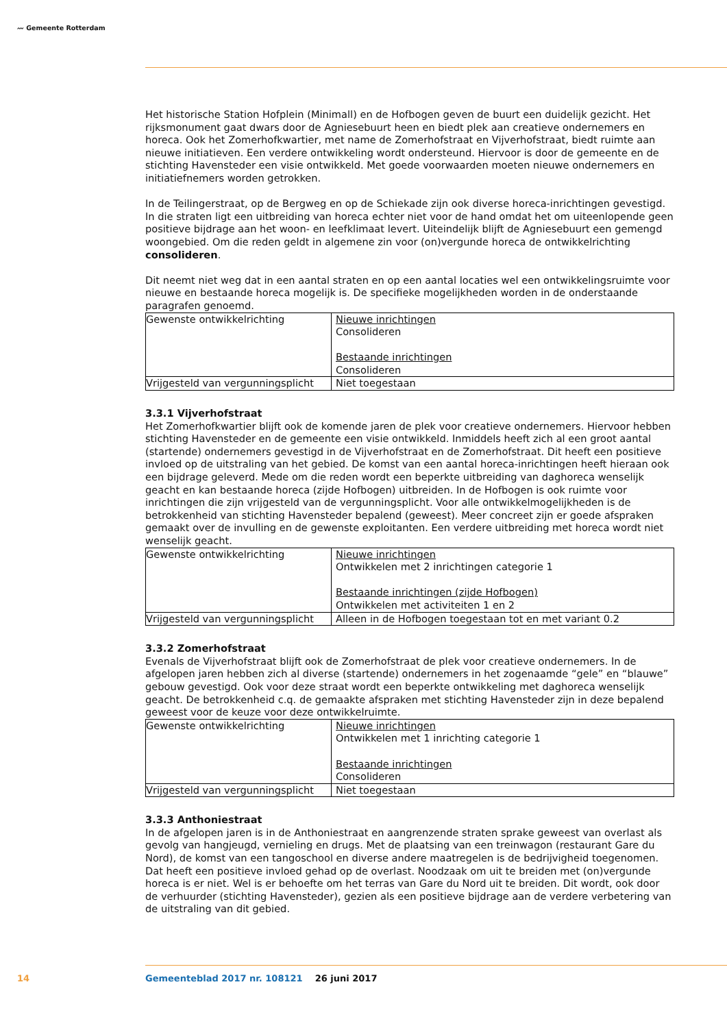〰 Gemeente Rotterdam
Het historische Station Hofplein (Minimall) en de Hofbogen geven de buurt een duidelijk gezicht. Het rijksmonument gaat dwars door de Agniesebuurt heen en biedt plek aan creatieve ondernemers en horeca. Ook het Zomerhofkwartier, met name de Zomerhofstraat en Vijverhofstraat, biedt ruimte aan nieuwe initiatieven. Een verdere ontwikkeling wordt ondersteund. Hiervoor is door de gemeente en de stichting Havensteder een visie ontwikkeld. Met goede voorwaarden moeten nieuwe ondernemers en initiatiefnemers worden getrokken.
In de Teilingerstraat, op de Bergweg en op de Schiekade zijn ook diverse horeca-inrichtingen gevestigd. In die straten ligt een uitbreiding van horeca echter niet voor de hand omdat het om uiteenlopende geen positieve bijdrage aan het woon- en leefklimaat levert. Uiteindelijk blijft de Agniesebuurt een gemengd woongebied. Om die reden geldt in algemene zin voor (on)vergunde horeca de ontwikkelrichting consolideren.
Dit neemt niet weg dat in een aantal straten en op een aantal locaties wel een ontwikkelingsruimte voor nieuwe en bestaande horeca mogelijk is. De specifieke mogelijkheden worden in de onderstaande paragrafen genoemd.
| Gewenste ontwikkelrichting | Nieuwe inrichtingen Consolideren Bestaande inrichtingen Consolideren |
| Vrijgesteld van vergunningsplicht | Niet toegestaan |
3.3.1 Vijverhofstraat
Het Zomerhofkwartier blijft ook de komende jaren de plek voor creatieve ondernemers. Hiervoor hebben stichting Havensteder en de gemeente een visie ontwikkeld. Inmiddels heeft zich al een groot aantal (startende) ondernemers gevestigd in de Vijverhofstraat en de Zomerhofstraat. Dit heeft een positieve invloed op de uitstraling van het gebied. De komst van een aantal horeca-inrichtingen heeft hieraan ook een bijdrage geleverd. Mede om die reden wordt een beperkte uitbreiding van daghoreca wenselijk geacht en kan bestaande horeca (zijde Hofbogen) uitbreiden. In de Hofbogen is ook ruimte voor inrichtingen die zijn vrijgesteld van de vergunningsplicht. Voor alle ontwikkelmogelijkheden is de betrokkenheid van stichting Havensteder bepalend (geweest). Meer concreet zijn er goede afspraken gemaakt over de invulling en de gewenste exploitanten. Een verdere uitbreiding met horeca wordt niet wenselijk geacht.
| Gewenste ontwikkelrichting | Nieuwe inrichtingen Ontwikkelen met 2 inrichtingen categorie 1 Bestaande inrichtingen (zijde Hofbogen) Ontwikkelen met activiteiten 1 en 2 |
| Vrijgesteld van vergunningsplicht | Alleen in de Hofbogen toegestaan tot en met variant 0.2 |
3.3.2 Zomerhofstraat
Evenals de Vijverhofstraat blijft ook de Zomerhofstraat de plek voor creatieve ondernemers. In de afgelopen jaren hebben zich al diverse (startende) ondernemers in het zogenaamde “gele” en “blauwe” gebouw gevestigd. Ook voor deze straat wordt een beperkte ontwikkeling met daghoreca wenselijk geacht. De betrokkenheid c.q. de gemaakte afspraken met stichting Havensteder zijn in deze bepalend geweest voor de keuze voor deze ontwikkelruimte.
| Gewenste ontwikkelrichting | Nieuwe inrichtingen Ontwikkelen met 1 inrichting categorie 1 Bestaande inrichtingen Consolideren |
| Vrijgesteld van vergunningsplicht | Niet toegestaan |
3.3.3 Anthoniestraat
In de afgelopen jaren is in de Anthoniestraat en aangrenzende straten sprake geweest van overlast als gevolg van hangjeugd, vernieling en drugs. Met de plaatsing van een treinwagon (restaurant Gare du Nord), de komst van een tangoschool en diverse andere maatregelen is de bedrijvigheid toegenomen. Dat heeft een positieve invloed gehad op de overlast. Noodzaak om uit te breiden met (on)vergunde horeca is er niet. Wel is er behoefte om het terras van Gare du Nord uit te breiden. Dit wordt, ook door de verhuurder (stichting Havensteder), gezien als een positieve bijdrage aan de verdere verbetering van de uitstraling van dit gebied.
14 Gemeenteblad 2017 nr. 108121 26 juni 2017